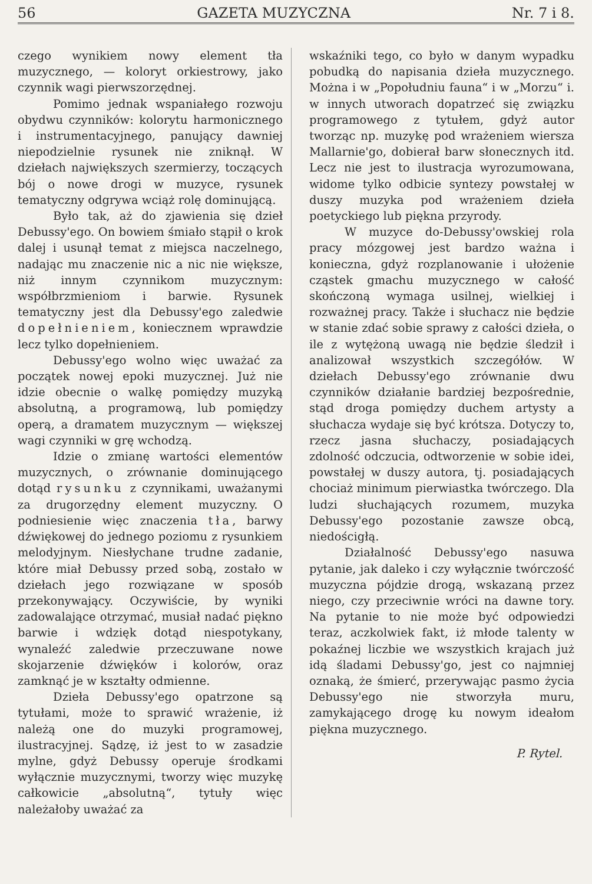56 GAZETA MUZYCZNA Nr. 7 i 8.
czego wynikiem nowy element tła muzycznego, — koloryt orkiestrowy, jako czynnik wagi pierwszorzędnej.
Pomimo jednak wspaniałego rozwoju obydwu czynników: kolorytu harmonicznego i instrumentacyjnego, panujący dawniej niepodzielnie rysunek nie zniknął. W dziełach największych szermierzy, toczących bój o nowe drogi w muzyce, rysunek tematyczny odgrywa wciąż rolę dominującą.
Było tak, aż do zjawienia się dzieł Debussy'ego. On bowiem śmiało stąpił o krok dalej i usunął temat z miejsca naczelnego, nadając mu znaczenie nic a nic nie większe, niż innym czynnikom muzycznym: współbrzmieniom i barwie. Rysunek tematyczny jest dla Debussy'ego zaledwie dopełnieniem, koniecznem wprawdzie lecz tylko dopełnieniem.
Debussy'ego wolno więc uważać za początek nowej epoki muzycznej. Już nie idzie obecnie o walkę pomiędzy muzyką absolutną, a programową, lub pomiędzy operą, a dramatem muzycznym — większej wagi czynniki w grę wchodzą.
Idzie o zmianę wartości elementów muzycznych, o zrównanie dominującego dotąd rysunku z czynnikami, uważanymi za drugorzędny element muzyczny. O podniesienie więc znaczenia tła, barwy dźwiękowej do jednego poziomu z rysunkiem melodyjnym. Niesłychane trudne zadanie, które miał Debussy przed sobą, zostało w dziełach jego rozwiązane w sposób przekonywający. Oczywiście, by wyniki zadowalające otrzymać, musiał nadać piękno barwie i wdzięk dotąd niespotykany, wynaleźć zaledwie przeczuwane nowe skojarzenie dźwięków i kolorów, oraz zamknąć je w kształty odmienne.
Dzieła Debussy'ego opatrzone są tytułami, może to sprawić wrażenie, iż należą one do muzyki programowej, ilustracyjnej. Sądzę, iż jest to w zasadzie mylne, gdyż Debussy operuje środkami wyłącznie muzycznymi, tworzy więc muzykę całkowicie „absolutną“, tytuły więc należałoby uważać za
wskaźniki tego, co było w danym wypadku pobudką do napisania dzieła muzycznego. Można i w „Popołudniu fauna“ i w „Morzu“ i. w innych utworach dopatrzeć się związku programowego z tytułem, gdyż autor tworząc np. muzykę pod wrażeniem wiersza Mallarnie'go, dobierał barw słonecznych itd. Lecz nie jest to ilustracja wyrozumowana, widome tylko odbicie syntezy powstałej w duszy muzyka pod wrażeniem dzieła poetyckiego lub piękna przyrody.
W muzyce do-Debussy'owskiej rola pracy mózgowej jest bardzo ważna i konieczna, gdyż rozplanowanie i ułożenie cząstek gmachu muzycznego w całość skończoną wymaga usilnej, wielkiej i rozważnej pracy. Także i słuchacz nie będzie w stanie zdać sobie sprawy z całości dzieła, o ile z wytężoną uwagą nie będzie śledził i analizował wszystkich szczegółów. W dziełach Debussy'ego zrównanie dwu czynników działanie bardziej bezpośrednie, stąd droga pomiędzy duchem artysty a słuchacza wydaje się być krótsza. Dotyczy to, rzecz jasna słuchaczy, posiadających zdolność odczucia, odtworzenie w sobie idei, powstałej w duszy autora, tj. posiadających chociaż minimum pierwiastka twórczego. Dla ludzi słuchających rozumem, muzyka Debussy'ego pozostanie zawsze obcą, niedościgłą.
Działalność Debussy'ego nasuwa pytanie, jak daleko i czy wyłącznie twórczość muzyczna pójdzie drogą, wskazaną przez niego, czy przeciwnie wróci na dawne tory. Na pytanie to nie może być odpowiedzi teraz, aczkolwiek fakt, iż młode talenty w pokaźnej liczbie we wszystkich krajach już idą śladami Debussy'go, jest co najmniej oznaką, że śmierć, przerywając pasmo życia Debussy'ego nie stworzyła muru, zamykającego drogę ku nowym ideałom piękna muzycznego.
P. Rytel.